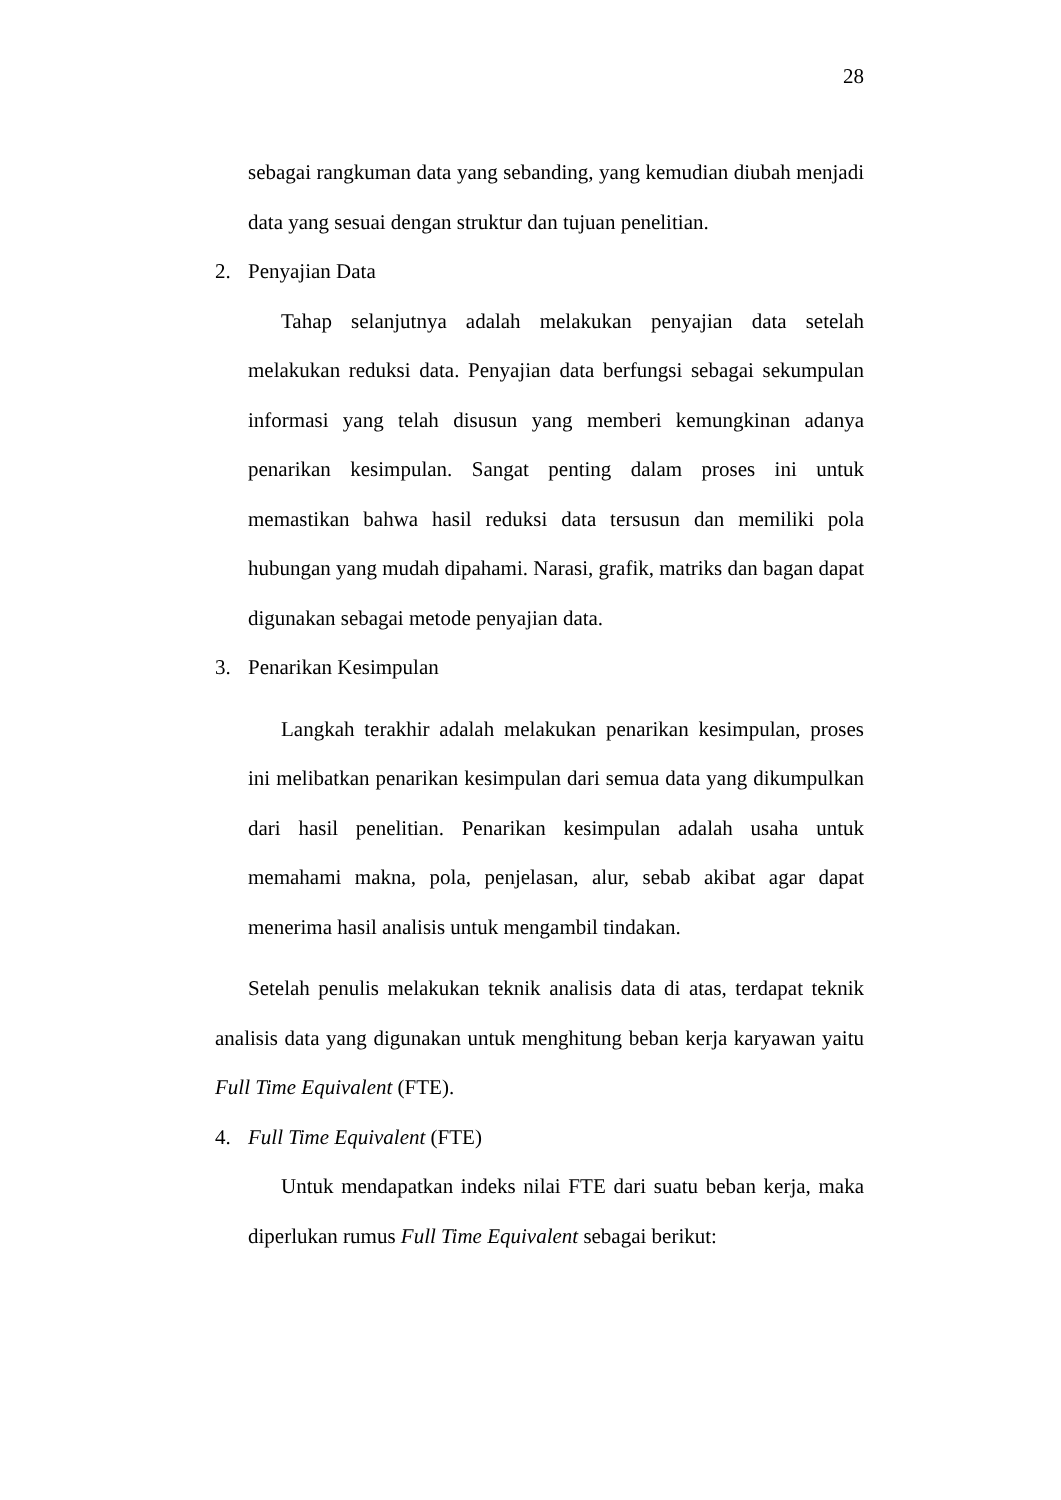28
sebagai rangkuman data yang sebanding, yang kemudian diubah menjadi data yang sesuai dengan struktur dan tujuan penelitian.
2. Penyajian Data
Tahap selanjutnya adalah melakukan penyajian data setelah melakukan reduksi data. Penyajian data berfungsi sebagai sekumpulan informasi yang telah disusun yang memberi kemungkinan adanya penarikan kesimpulan. Sangat penting dalam proses ini untuk memastikan bahwa hasil reduksi data tersusun dan memiliki pola hubungan yang mudah dipahami. Narasi, grafik, matriks dan bagan dapat digunakan sebagai metode penyajian data.
3. Penarikan Kesimpulan
Langkah terakhir adalah melakukan penarikan kesimpulan, proses ini melibatkan penarikan kesimpulan dari semua data yang dikumpulkan dari hasil penelitian. Penarikan kesimpulan adalah usaha untuk memahami makna, pola, penjelasan, alur, sebab akibat agar dapat menerima hasil analisis untuk mengambil tindakan.
Setelah penulis melakukan teknik analisis data di atas, terdapat teknik analisis data yang digunakan untuk menghitung beban kerja karyawan yaitu Full Time Equivalent (FTE).
4. Full Time Equivalent (FTE)
Untuk mendapatkan indeks nilai FTE dari suatu beban kerja, maka diperlukan rumus Full Time Equivalent sebagai berikut: